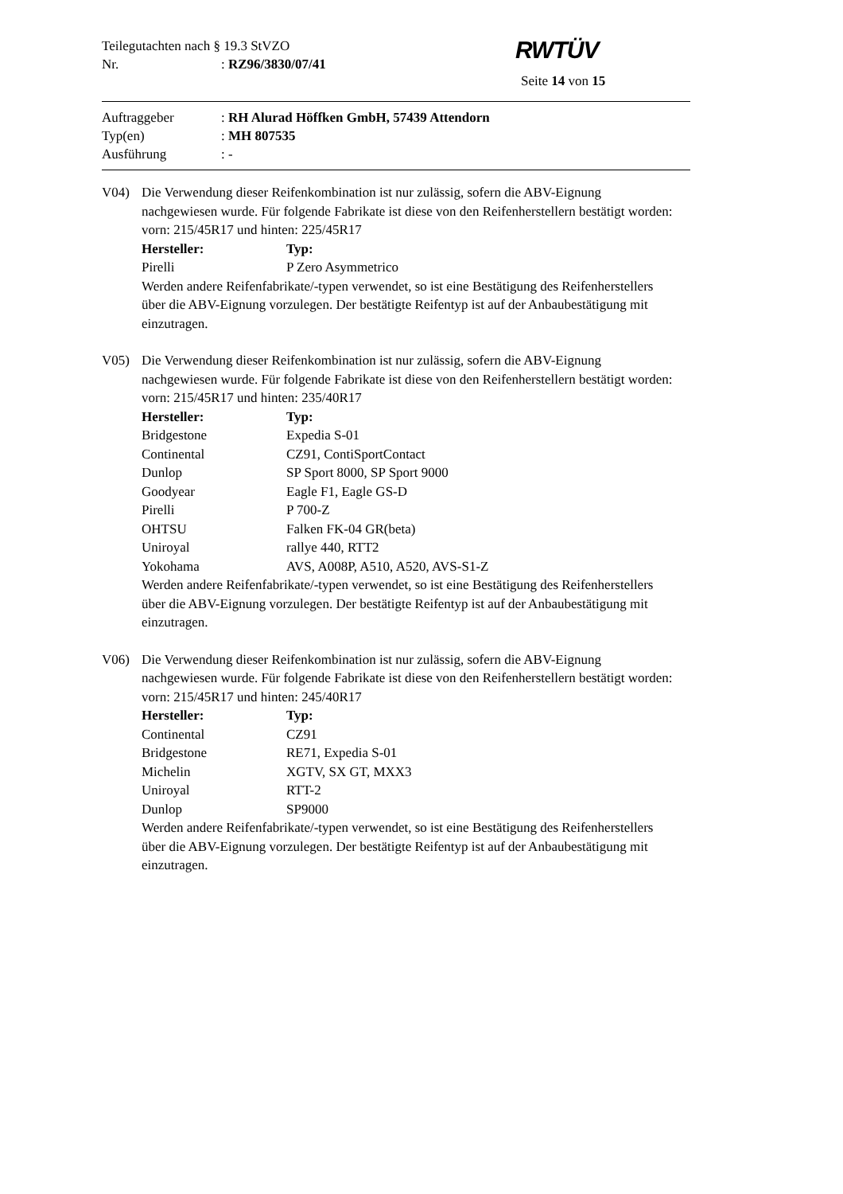RWTÜV
Teilegutachten nach § 19.3 StVZO
Nr. : RZ96/3830/07/41
Seite 14 von 15
Auftraggeber : RH Alurad Höffken GmbH, 57439 Attendorn
Typ(en) : MH 807535
Ausführung : -
V04) Die Verwendung dieser Reifenkombination ist nur zulässig, sofern die ABV-Eignung nachgewiesen wurde. Für folgende Fabrikate ist diese von den Reifenherstellern bestätigt worden: vorn: 215/45R17 und hinten: 225/45R17
| Hersteller: | Typ: |
| --- | --- |
| Pirelli | P Zero Asymmetrico |
Werden andere Reifenfabrikate/-typen verwendet, so ist eine Bestätigung des Reifenherstellers über die ABV-Eignung vorzulegen. Der bestätigte Reifentyp ist auf der Anbaubestätigung mit einzutragen.
V05) Die Verwendung dieser Reifenkombination ist nur zulässig, sofern die ABV-Eignung nachgewiesen wurde. Für folgende Fabrikate ist diese von den Reifenherstellern bestätigt worden: vorn: 215/45R17 und hinten: 235/40R17
| Hersteller: | Typ: |
| --- | --- |
| Bridgestone | Expedia S-01 |
| Continental | CZ91, ContiSportContact |
| Dunlop | SP Sport 8000, SP Sport 9000 |
| Goodyear | Eagle F1, Eagle GS-D |
| Pirelli | P 700-Z |
| OHTSU | Falken FK-04 GR(beta) |
| Uniroyal | rallye 440, RTT2 |
| Yokohama | AVS, A008P, A510, A520, AVS-S1-Z |
Werden andere Reifenfabrikate/-typen verwendet, so ist eine Bestätigung des Reifenherstellers über die ABV-Eignung vorzulegen. Der bestätigte Reifentyp ist auf der Anbaubestätigung mit einzutragen.
V06) Die Verwendung dieser Reifenkombination ist nur zulässig, sofern die ABV-Eignung nachgewiesen wurde. Für folgende Fabrikate ist diese von den Reifenherstellern bestätigt worden: vorn: 215/45R17 und hinten: 245/40R17
| Hersteller: | Typ: |
| --- | --- |
| Continental | CZ91 |
| Bridgestone | RE71, Expedia S-01 |
| Michelin | XGTV, SX GT, MXX3 |
| Uniroyal | RTT-2 |
| Dunlop | SP9000 |
Werden andere Reifenfabrikate/-typen verwendet, so ist eine Bestätigung des Reifenherstellers über die ABV-Eignung vorzulegen. Der bestätigte Reifentyp ist auf der Anbaubestätigung mit einzutragen.